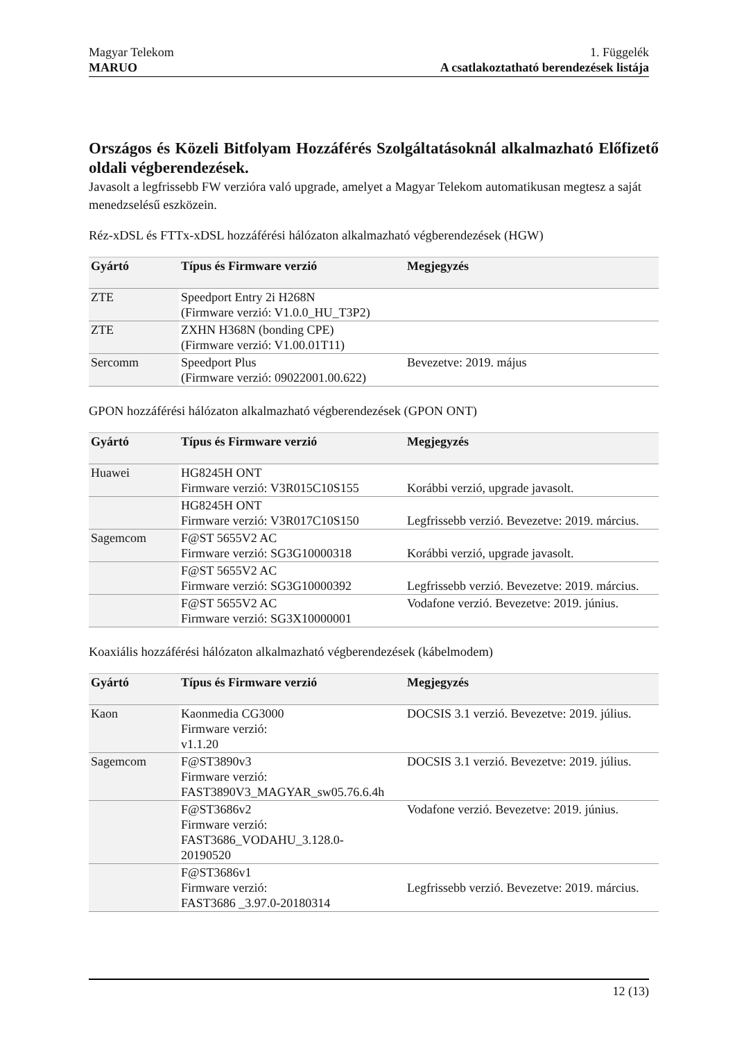Magyar Telekom
MARUO
1. Függelék
A csatlakoztatható berendezések listája
Országos és Közeli Bitfolyam Hozzáférés Szolgáltatásoknál alkalmazható Előfizető oldali végberendezések.
Javasolt a legfrissebb FW verzióra való upgrade, amelyet a Magyar Telekom automatikusan megtesz a saját menedzselésű eszközein.
Réz-xDSL és FTTx-xDSL hozzáférési hálózaton alkalmazható végberendezések (HGW)
| Gyártó | Típus és Firmware verzió | Megjegyzés |
| --- | --- | --- |
| ZTE | Speedport Entry 2i H268N (Firmware verzió: V1.0.0_HU_T3P2) | |
| ZTE | ZXHN H368N (bonding CPE) (Firmware verzió: V1.00.01T11) | |
| Sercomm | Speedport Plus (Firmware verzió: 09022001.00.622) | Bevezetve: 2019. május |
GPON hozzáférési hálózaton alkalmazható végberendezések (GPON ONT)
| Gyártó | Típus és Firmware verzió | Megjegyzés |
| --- | --- | --- |
| Huawei | HG8245H ONT Firmware verzió: V3R015C10S155 | Korábbi verzió, upgrade javasolt. |
| | HG8245H ONT Firmware verzió: V3R017C10S150 | Legfrissebb verzió. Bevezetve: 2019. március. |
| Sagemcom | F@ST 5655V2 AC Firmware verzió: SG3G10000318 | Korábbi verzió, upgrade javasolt. |
| | F@ST 5655V2 AC Firmware verzió: SG3G10000392 | Legfrissebb verzió. Bevezetve: 2019. március. |
| | F@ST 5655V2 AC Firmware verzió: SG3X10000001 | Vodafone verzió. Bevezetve: 2019. június. |
Koaxiális hozzáférési hálózaton alkalmazható végberendezések (kábelmodem)
| Gyártó | Típus és Firmware verzió | Megjegyzés |
| --- | --- | --- |
| Kaon | Kaonmedia CG3000 Firmware verzió: v1.1.20 | DOCSIS 3.1 verzió. Bevezetve: 2019. július. |
| Sagemcom | F@ST3890v3 Firmware verzió: FAST3890V3_MAGYAR_sw05.76.6.4h | DOCSIS 3.1 verzió. Bevezetve: 2019. július. |
| | F@ST3686v2 Firmware verzió: FAST3686_VODAHU_3.128.0- 20190520 | Vodafone verzió. Bevezetve: 2019. június. |
| | F@ST3686v1 Firmware verzió: FAST3686 _3.97.0-20180314 | Legfrissebb verzió. Bevezetve: 2019. március. |
12 (13)